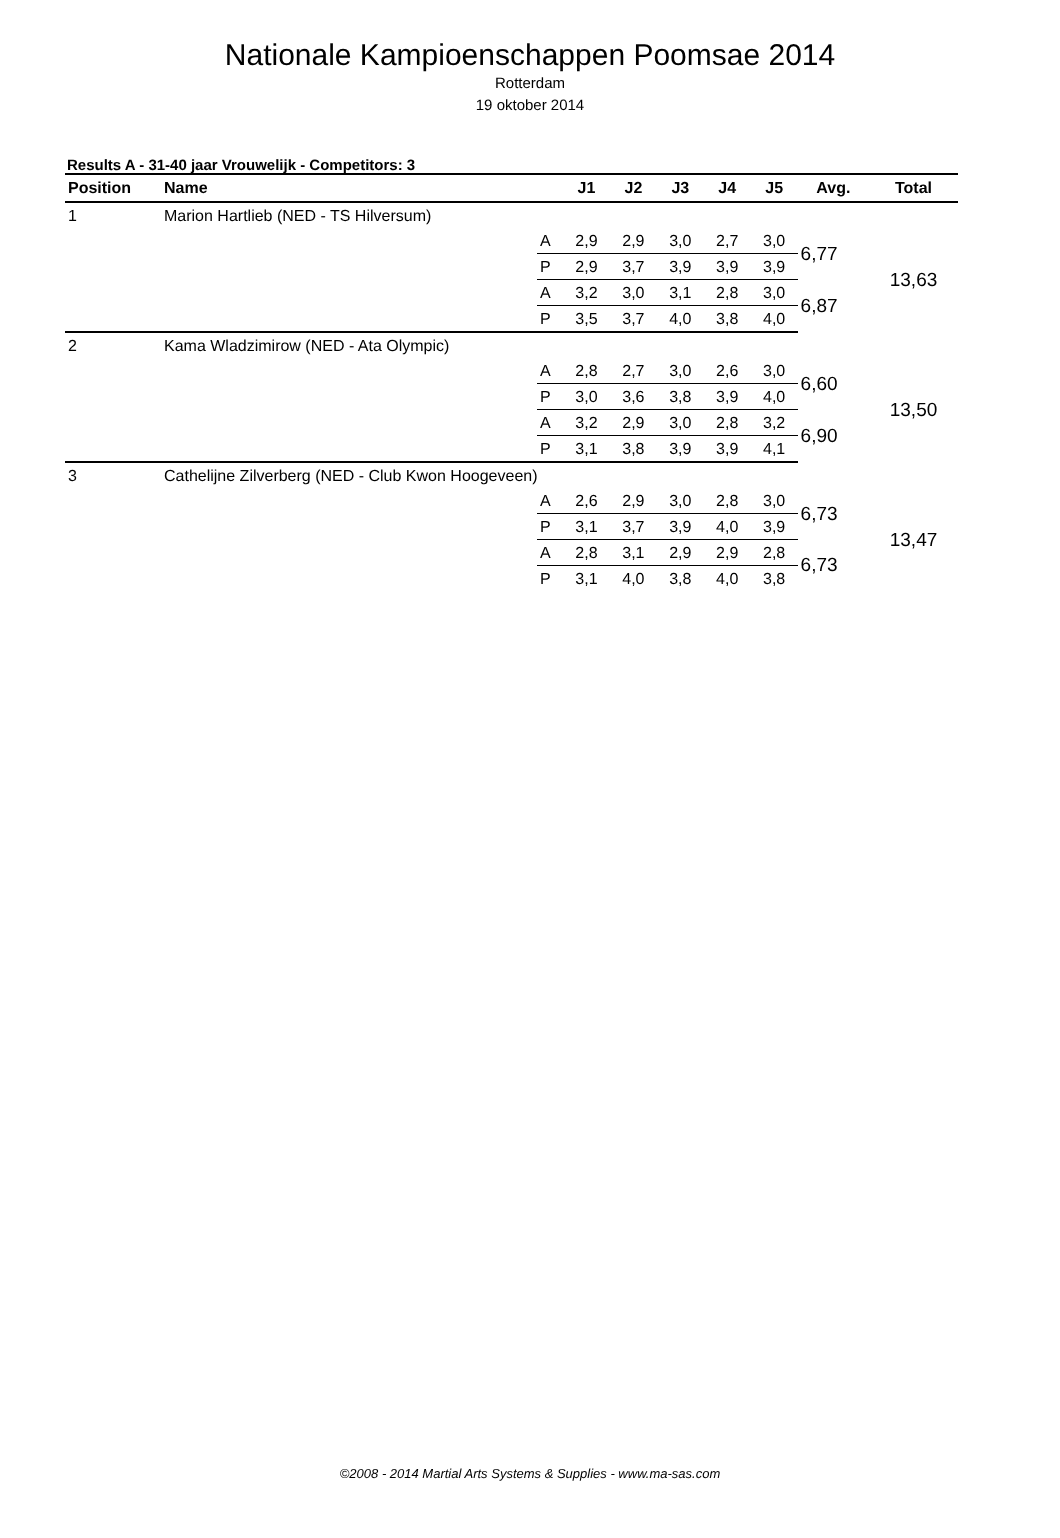Nationale Kampioenschappen Poomsae 2014
Rotterdam
19 oktober 2014
Results A - 31-40 jaar Vrouwelijk - Competitors: 3
| Position | Name | | J1 | J2 | J3 | J4 | J5 | Avg. | Total |
| --- | --- | --- | --- | --- | --- | --- | --- | --- | --- |
| 1 | Marion Hartlieb (NED - TS Hilversum) | | | | | | | | |
| | | A | 2,9 | 2,9 | 3,0 | 2,7 | 3,0 | 6,77 | 13,63 |
| | | P | 2,9 | 3,7 | 3,9 | 3,9 | 3,9 | | |
| | | A | 3,2 | 3,0 | 3,1 | 2,8 | 3,0 | 6,87 | |
| | | P | 3,5 | 3,7 | 4,0 | 3,8 | 4,0 | | |
| 2 | Kama Wladzimirow (NED - Ata Olympic) | | | | | | | | |
| | | A | 2,8 | 2,7 | 3,0 | 2,6 | 3,0 | 6,60 | 13,50 |
| | | P | 3,0 | 3,6 | 3,8 | 3,9 | 4,0 | | |
| | | A | 3,2 | 2,9 | 3,0 | 2,8 | 3,2 | 6,90 | |
| | | P | 3,1 | 3,8 | 3,9 | 3,9 | 4,1 | | |
| 3 | Cathelijne Zilverberg (NED - Club Kwon Hoogeveen) | | | | | | | | |
| | | A | 2,6 | 2,9 | 3,0 | 2,8 | 3,0 | 6,73 | 13,47 |
| | | P | 3,1 | 3,7 | 3,9 | 4,0 | 3,9 | | |
| | | A | 2,8 | 3,1 | 2,9 | 2,9 | 2,8 | 6,73 | |
| | | P | 3,1 | 4,0 | 3,8 | 4,0 | 3,8 | | |
©2008 - 2014 Martial Arts Systems & Supplies - www.ma-sas.com